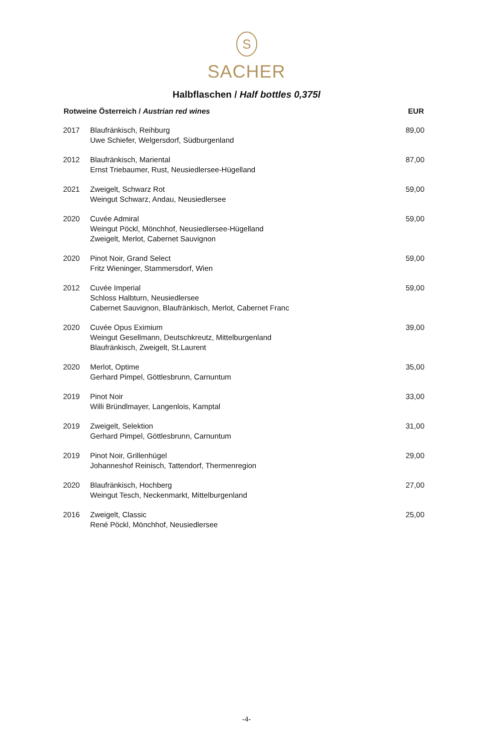S
SACHER
Halbflaschen / Half bottles 0,375l
| Rotweine Österreich / Austrian red wines | | EUR |
| --- | --- | --- |
| 2017 | Blaufränkisch, Reihburg Uwe Schiefer, Welgersdorf, Südburgenland | 89,00 |
| 2012 | Blaufränkisch, Mariental Ernst Triebaumer, Rust, Neusiedlersee-Hügelland | 87,00 |
| 2021 | Zweigelt, Schwarz Rot Weingut Schwarz, Andau, Neusiedlersee | 59,00 |
| 2020 | Cuvée Admiral Weingut Pöckl, Mönchhof, Neusiedlersee-Hügelland Zweigelt, Merlot, Cabernet Sauvignon | 59,00 |
| 2020 | Pinot Noir, Grand Select Fritz Wieninger, Stammersdorf, Wien | 59,00 |
| 2012 | Cuvée Imperial Schloss Halbturn, Neusiedlersee Cabernet Sauvignon, Blaufränkisch, Merlot, Cabernet Franc | 59,00 |
| 2020 | Cuvée Opus Eximium Weingut Gesellmann, Deutschkreutz, Mittelburgenland Blaufränkisch, Zweigelt, St.Laurent | 39,00 |
| 2020 | Merlot, Optime Gerhard Pimpel, Göttlesbrunn, Carnuntum | 35,00 |
| 2019 | Pinot Noir Willi Bründlmayer, Langenlois, Kamptal | 33,00 |
| 2019 | Zweigelt, Selektion Gerhard Pimpel, Göttlesbrunn, Carnuntum | 31,00 |
| 2019 | Pinot Noir, Grillenhügel Johanneshof Reinisch, Tattendorf, Thermenregion | 29,00 |
| 2020 | Blaufränkisch, Hochberg Weingut Tesch, Neckenmarkt, Mittelburgenland | 27,00 |
| 2016 | Zweigelt, Classic René Pöckl, Mönchhof, Neusiedlersee | 25,00 |
-4-